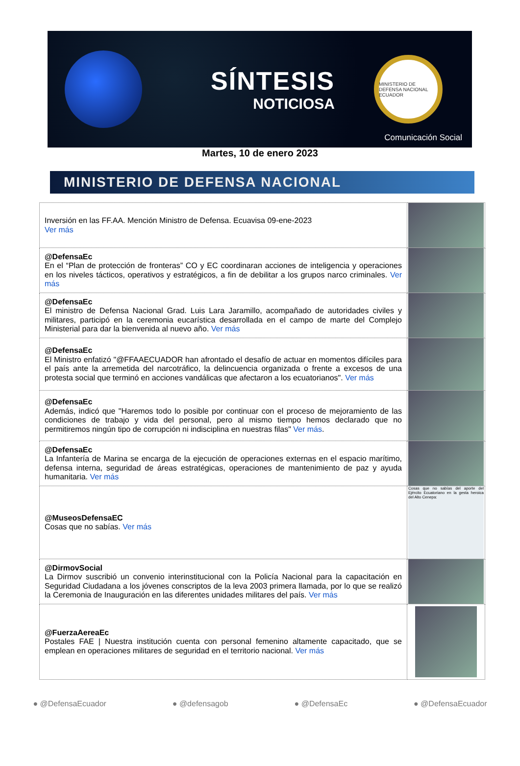SÍNTESIS
NOTICIOSA
MINISTERIO DE DEFENSA NACIONAL ECUADOR
Comunicación Social
Martes, 10 de enero 2023
MINISTERIO DE DEFENSA NACIONAL
| Inversión en las FF.AA. Mención Ministro de Defensa. Ecuavisa 09-ene-2023 Ver más | |
| @DefensaEc En el “Plan de protección de fronteras” CO y EC coordinaran acciones de inteligencia y operaciones en los niveles tácticos, operativos y estratégicos, a fin de debilitar a los grupos narco criminales. Ver más | |
| @DefensaEc El ministro de Defensa Nacional Grad. Luis Lara Jaramillo, acompañado de autoridades civiles y militares, participó en la ceremonia eucarística desarrollada en el campo de marte del Complejo Ministerial para dar la bienvenida al nuevo año. Ver más | |
| @DefensaEc El Ministro enfatizó "@FFAAECUADOR han afrontado el desafío de actuar en momentos difíciles para el país ante la arremetida del narcotráfico, la delincuencia organizada o frente a excesos de una protesta social que terminó en acciones vandálicas que afectaron a los ecuatorianos". Ver más | |
| @DefensaEc Además, indicó que "Haremos todo lo posible por continuar con el proceso de mejoramiento de las condiciones de trabajo y vida del personal, pero al mismo tiempo hemos declarado que no permitiremos ningún tipo de corrupción ni indisciplina en nuestras filas" Ver más . | |
| @DefensaEc La Infantería de Marina se encarga de la ejecución de operaciones externas en el espacio marítimo, defensa interna, seguridad de áreas estratégicas, operaciones de mantenimiento de paz y ayuda humanitaria. Ver más | |
| @MuseosDefensaEC Cosas que no sabías. Ver más | Cosas que no sabías del aporte del Ejército Ecuatoriano en la gesta heroica del Alto Cenepa: |
| @DirmovSocial La Dirmov suscribió un convenio interinstitucional con la Policía Nacional para la capacitación en Seguridad Ciudadana a los jóvenes conscriptos de la leva 2003 primera llamada, por lo que se realizó la Ceremonia de Inauguración en las diferentes unidades militares del país. Ver más | |
| @FuerzaAereaEc Postales FAE / Nuestra institución cuenta con personal femenino altamente capacitado, que se emplean en operaciones militares de seguridad en el territorio nacional. Ver más | |
● @DefensaEcuador ● @defensagob ● @DefensaEc ● @DefensaEcuador